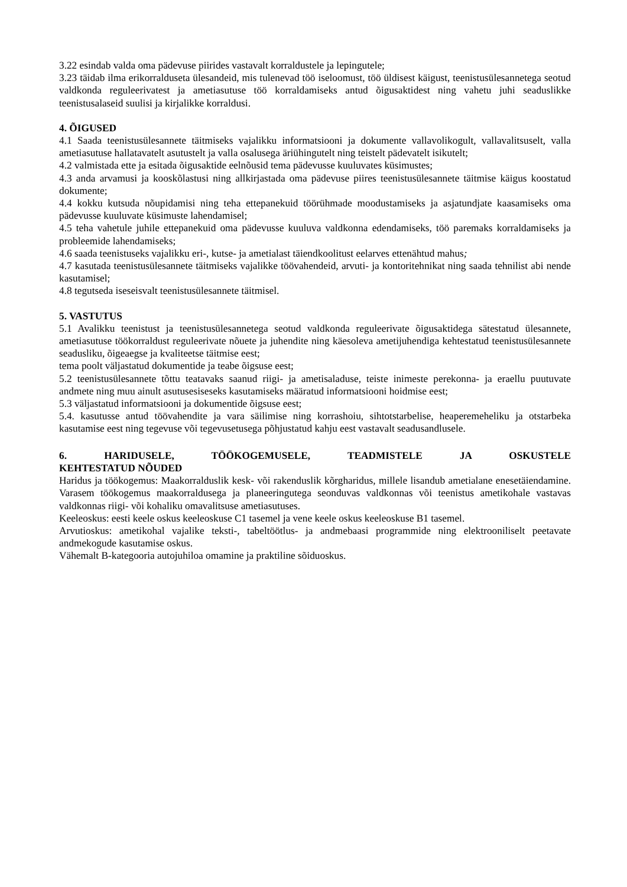3.22 esindab valda oma pädevuse piirides vastavalt korraldustele ja lepingutele;
3.23 täidab ilma erikorralduseta ülesandeid, mis tulenevad töö iseloomust, töö üldisest käigust, teenistusülesannetega seotud valdkonda reguleerivatest ja ametiasutuse töö korraldamiseks antud õigusaktidest ning vahetu juhi seaduslikke teenistusalaseid suulisi ja kirjalikke korraldusi.
4. ÕIGUSED
4.1 Saada teenistusülesannete täitmiseks vajalikku informatsiooni ja dokumente vallavolikogult, vallavalitsuselt, valla ametiasutuse hallatavatelt asutustelt ja valla osalusega äriühingutelt ning teistelt pädevatelt isikutelt;
4.2 valmistada ette ja esitada õigusaktide eelnõusid tema pädevusse kuuluvates küsimustes;
4.3 anda arvamusi ja kooskõlastusi ning allkirjastada oma pädevuse piires teenistusülesannete täitmise käigus koostatud dokumente;
4.4 kokku kutsuda nõupidamisi ning teha ettepanekuid töörühmade moodustamiseks ja asjatundjate kaasamiseks oma pädevusse kuuluvate küsimuste lahendamisel;
4.5 teha vahetule juhile ettepanekuid oma pädevusse kuuluva valdkonna edendamiseks, töö paremaks korraldamiseks ja probleemide lahendamiseks;
4.6 saada teenistuseks vajalikku eri-, kutse- ja ametialast täiendkoolitust eelarves ettenähtud mahus;
4.7 kasutada teenistusülesannete täitmiseks vajalikke töövahendeid, arvuti- ja kontoritehnikat ning saada tehnilist abi nende kasutamisel;
4.8 tegutseda iseseisvalt teenistusülesannete täitmisel.
5. VASTUTUS
5.1 Avalikku teenistust ja teenistusülesannetega seotud valdkonda reguleerivate õigusaktidega sätestatud ülesannete, ametiasutuse töökorraldust reguleerivate nõuete ja juhendite ning käesoleva ametijuhendiga kehtestatud teenistusülesannete seadusliku, õigeaegse ja kvaliteetse täitmise eest;
tema poolt väljastatud dokumentide ja teabe õigsuse eest;
5.2 teenistusülesannete tõttu teatavaks saanud riigi- ja ametisaladuse, teiste inimeste perekonna- ja eraellu puutuvate andmete ning muu ainult asutusesiseseks kasutamiseks määratud informatsiooni hoidmise eest;
5.3 väljastatud informatsiooni ja dokumentide õigsuse eest;
5.4. kasutusse antud töövahendite ja vara säilimise ning korrashoiu, sihtotstarbelise, heaperemeheliku ja otstarbeka kasutamise eest ning tegevuse või tegevusetusega põhjustatud kahju eest vastavalt seadusandlusele.
6. HARIDUSELE, TÖÖKOGEMUSELE, TEADMISTELE JA OSKUSTELE
KEHTESTATUD NÕUDED
Haridus ja töökogemus: Maakorralduslik kesk- või rakenduslik kõrgharidus, millele lisandub ametialane enesetäiendamine. Varasem töökogemus maakorraldusega ja planeeringutega seonduvas valdkonnas või teenistus ametikohale vastavas valdkonnas riigi- või kohaliku omavalitsuse ametiasutuses.
Keeleoskus: eesti keele oskus keeleoskuse C1 tasemel ja vene keele oskus keeleoskuse B1 tasemel.
Arvutioskus: ametikohal vajalike teksti-, tabeltöötlus- ja andmebaasi programmide ning elektrooniliselt peetavate andmekogude kasutamise oskus.
Vähemalt B-kategooria autojuhiloa omamine ja praktiline sõiduoskus.